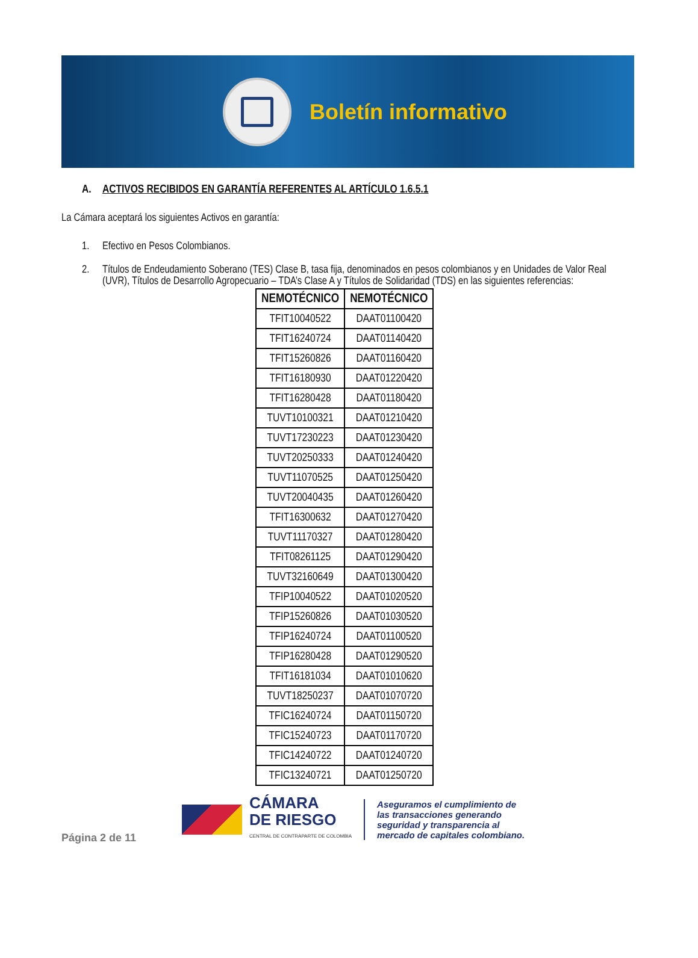Boletín informativo
A. ACTIVOS RECIBIDOS EN GARANTÍA REFERENTES AL ARTÍCULO 1.6.5.1
La Cámara aceptará los siguientes Activos en garantía:
1. Efectivo en Pesos Colombianos.
2. Títulos de Endeudamiento Soberano (TES) Clase B, tasa fija, denominados en pesos colombianos y en Unidades de Valor Real (UVR), Títulos de Desarrollo Agropecuario – TDA’s Clase A y Títulos de Solidaridad (TDS) en las siguientes referencias:
| NEMOTÉCNICO | NEMOTÉCNICO |
| --- | --- |
| TFIT10040522 | DAAT01100420 |
| TFIT16240724 | DAAT01140420 |
| TFIT15260826 | DAAT01160420 |
| TFIT16180930 | DAAT01220420 |
| TFIT16280428 | DAAT01180420 |
| TUVT10100321 | DAAT01210420 |
| TUVT17230223 | DAAT01230420 |
| TUVT20250333 | DAAT01240420 |
| TUVT11070525 | DAAT01250420 |
| TUVT20040435 | DAAT01260420 |
| TFIT16300632 | DAAT01270420 |
| TUVT11170327 | DAAT01280420 |
| TFIT08261125 | DAAT01290420 |
| TUVT32160649 | DAAT01300420 |
| TFIP10040522 | DAAT01020520 |
| TFIP15260826 | DAAT01030520 |
| TFIP16240724 | DAAT01100520 |
| TFIP16280428 | DAAT01290520 |
| TFIT16181034 | DAAT01010620 |
| TUVT18250237 | DAAT01070720 |
| TFIC16240724 | DAAT01150720 |
| TFIC15240723 | DAAT01170720 |
| TFIC14240722 | DAAT01240720 |
| TFIC13240721 | DAAT01250720 |
Página 2 de 11
CÁMARA
DE RIESGO
CENTRAL DE CONTRAPARTE DE COLOMBIA
Aseguramos el cumplimiento de
las transacciones generando
seguridad y transparencia al
mercado de capitales colombiano.